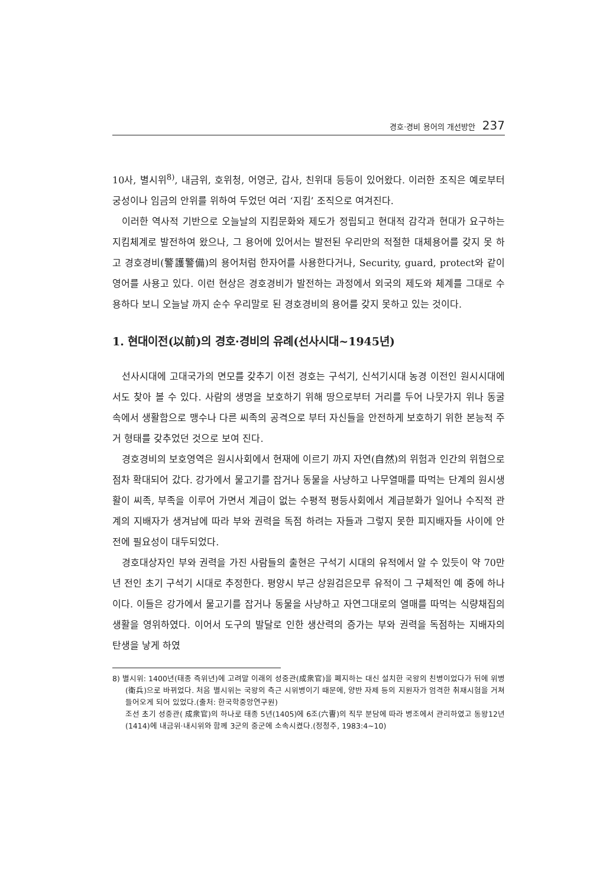경호·경비 용어의 개선방안 237
10사, 별시위<sup>8)</sup>, 내금위, 호위청, 어영군, 갑사, 친위대 등등이 있어왔다. 이러한 조직은 예로부터 궁성이나 임금의 안위를 위하여 두었던 여러 ‘지킴’ 조직으로 여겨진다.
이러한 역사적 기반으로 오늘날의 지킴문화와 제도가 정립되고 현대적 감각과 현대가 요구하는 지킴체계로 발전하여 왔으나, 그 용어에 있어서는 발전된 우리만의 적절한 대체용어를 갖지 못 하고 경호경비(警護警備)의 용어처럼 한자어를 사용한다거나, Security, guard, protect와 같이 영어를 사용고 있다. 이런 현상은 경호경비가 발전하는 과정에서 외국의 제도와 체계를 그대로 수용하다 보니 오늘날 까지 순수 우리말로 된 경호경비의 용어를 갖지 못하고 있는 것이다.
1. 현대이전(以前)의 경호·경비의 유례(선사시대~1945년)
선사시대에 고대국가의 면모를 갖추기 이전 경호는 구석기, 신석기시대 농경 이전인 원시시대에서도 찾아 볼 수 있다. 사람의 생명을 보호하기 위해 땅으로부터 거리를 두어 나뭇가지 위나 동굴 속에서 생활함으로 맹수나 다른 씨족의 공격으로 부터 자신들을 안전하게 보호하기 위한 본능적 주거 형태를 갖추었던 것으로 보여 진다.
경호경비의 보호영역은 원시사회에서 현재에 이르기 까지 자연(自然)의 위험과 인간의 위협으로 점차 확대되어 갔다. 강가에서 물고기를 잡거나 동물을 사냥하고 나무열매를 따먹는 단계의 원시생활이 씨족, 부족을 이루어 가면서 계급이 없는 수평적 평등사회에서 계급분화가 일어나 수직적 관계의 지배자가 생겨남에 따라 부와 권력을 독점 하려는 자들과 그렇지 못한 피지배자들 사이에 안전에 필요성이 대두되었다.
경호대상자인 부와 권력을 가진 사람들의 출현은 구석기 시대의 유적에서 알 수 있듯이 약 70만 년 전인 초기 구석기 시대로 추정한다. 평양시 부근 상원검은모루 유적이 그 구체적인 예 중에 하나이다. 이들은 강가에서 물고기를 잡거나 동물을 사냥하고 자연그대로의 열매를 따먹는 식량채집의 생활을 영위하였다. 이어서 도구의 발달로 인한 생산력의 증가는 부와 권력을 독점하는 지배자의 탄생을 낳게 하였
8) 별시위: 1400년(태종 즉위년)에 고려말 이래의 성중관(成衆官)을 폐지하는 대신 설치한 국왕의 친병이었다가 뒤에 위병(衛兵)으로 바뀌었다. 처음 별시위는 국왕의 측근 시위병이기 때문에, 양반 자제 등의 지원자가 엄격한 취재시험을 거쳐 들어오게 되어 있었다.(출처: 한국학중앙연구원)
조선 초기 성중관( 成衆官)의 하나로 태종 5년(1405)에 6조(六曺)의 직무 분담에 따라 병조에서 관리하였고 동왕12년 (1414)에 내금위·내시위와 함께 3군의 중군에 소속시켰다.(정청주, 1983:4~10)